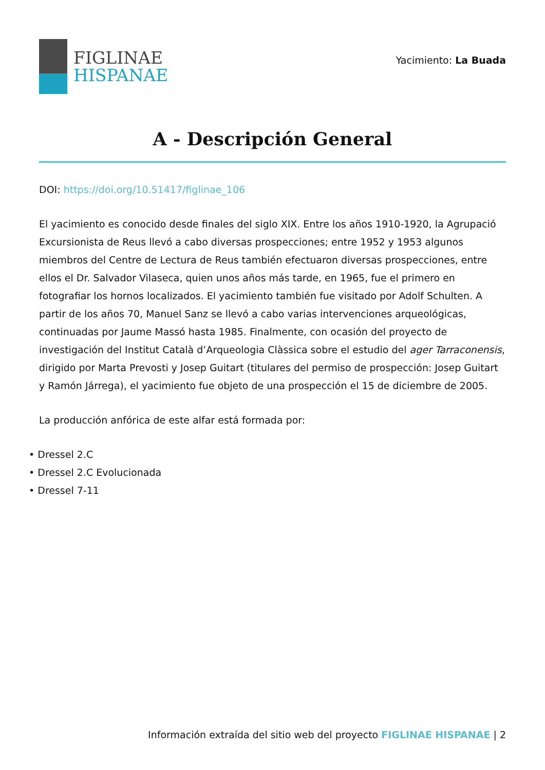FIGLINAE
HISPANAE
Yacimiento: La Buada
A - Descripción General
DOI: https://doi.org/10.51417/figlinae_106
El yacimiento es conocido desde finales del siglo XIX. Entre los años 1910-1920, la Agrupació Excursionista de Reus llevó a cabo diversas prospecciones; entre 1952 y 1953 algunos miembros del Centre de Lectura de Reus también efectuaron diversas prospecciones, entre ellos el Dr. Salvador Vilaseca, quien unos años más tarde, en 1965, fue el primero en fotografiar los hornos localizados. El yacimiento también fue visitado por Adolf Schulten. A partir de los años 70, Manuel Sanz se llevó a cabo varias intervenciones arqueológicas, continuadas por Jaume Massó hasta 1985. Finalmente, con ocasión del proyecto de investigación del Institut Català d’Arqueologia Clàssica sobre el estudio del ager Tarraconensis, dirigido por Marta Prevosti y Josep Guitart (titulares del permiso de prospección: Josep Guitart y Ramón Járrega), el yacimiento fue objeto de una prospección el 15 de diciembre de 2005.
La producción anfórica de este alfar está formada por:
• Dressel 2.C
• Dressel 2.C Evolucionada
• Dressel 7-11
Información extraída del sitio web del proyecto FIGLINAE HISPANAE | 2